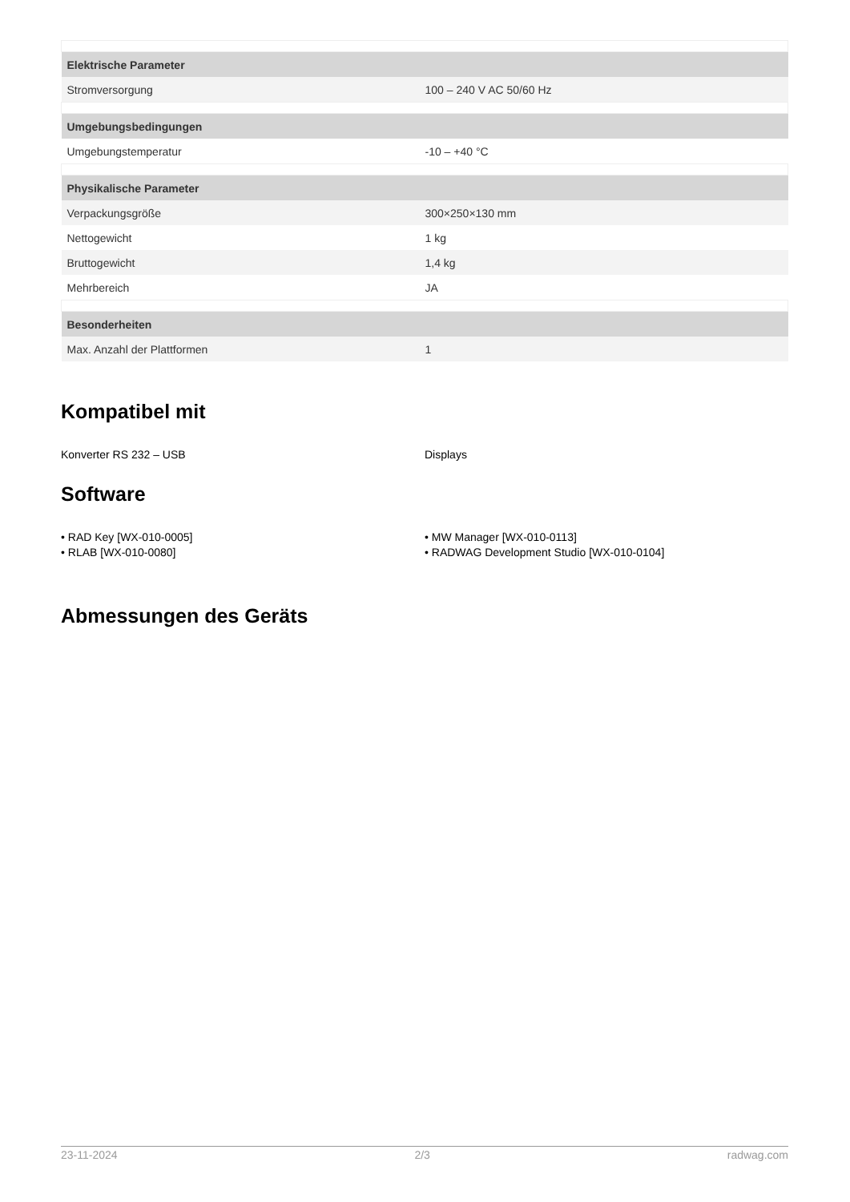| Elektrische Parameter | |
| --- | --- |
| Stromversorgung | 100 – 240 V AC 50/60 Hz |
| Umgebungsbedingungen | |
| Umgebungstemperatur | -10 – +40 °C |
| Physikalische Parameter | |
| Verpackungsgröße | 300×250×130 mm |
| Nettogewicht | 1 kg |
| Bruttogewicht | 1,4 kg |
| Mehrbereich | JA |
| Besonderheiten | |
| Max. Anzahl der Plattformen | 1 |
Kompatibel mit
Konverter RS 232 – USB Displays
Software
• RAD Key [WX-010-0005]
• RLAB [WX-010-0080]
• MW Manager [WX-010-0113]
• RADWAG Development Studio [WX-010-0104]
Abmessungen des Geräts
23-11-2024 2/3 radwag.com